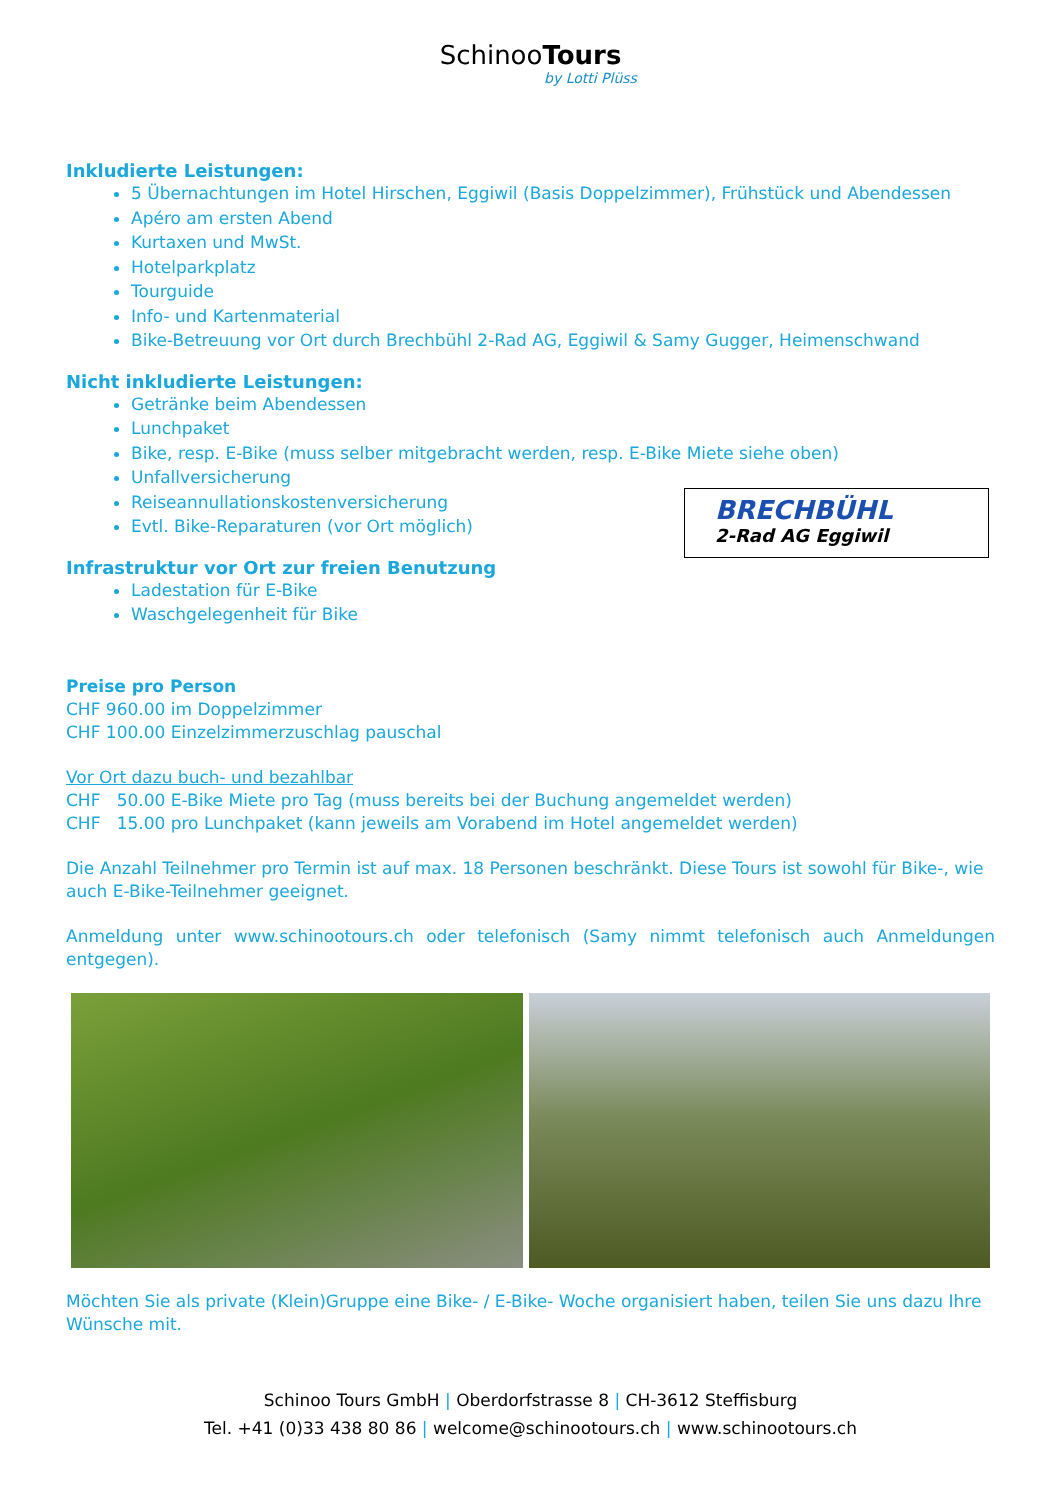SchinooTours
by Lotti Plüss
Inkludierte Leistungen:
5 Übernachtungen im Hotel Hirschen, Eggiwil (Basis Doppelzimmer), Frühstück und Abendessen
Apéro am ersten Abend
Kurtaxen und MwSt.
Hotelparkplatz
Tourguide
Info- und Kartenmaterial
Bike-Betreuung vor Ort durch Brechbühl 2-Rad AG, Eggiwil & Samy Gugger, Heimenschwand
Nicht inkludierte Leistungen:
Getränke beim Abendessen
Lunchpaket
Bike, resp. E-Bike (muss selber mitgebracht werden, resp. E-Bike Miete siehe oben)
Unfallversicherung
Reiseannullationskostenversicherung
Evtl. Bike-Reparaturen (vor Ort möglich)
Infrastruktur vor Ort zur freien Benutzung
Ladestation für E-Bike
Waschgelegenheit für Bike
Preise pro Person
CHF 960.00 im Doppelzimmer
CHF 100.00 Einzelzimmerzuschlag pauschal
Vor Ort dazu buch- und bezahlbar
CHF 50.00 E-Bike Miete pro Tag (muss bereits bei der Buchung angemeldet werden)
CHF 15.00 pro Lunchpaket (kann jeweils am Vorabend im Hotel angemeldet werden)
Die Anzahl Teilnehmer pro Termin ist auf max. 18 Personen beschränkt. Diese Tours ist sowohl für Bike-, wie auch E-Bike-Teilnehmer geeignet.
Anmeldung unter www.schinootours.ch oder telefonisch (Samy nimmt telefonisch auch Anmeldungen entgegen).
Möchten Sie als private (Klein)Gruppe eine Bike- / E-Bike- Woche organisiert haben, teilen Sie uns dazu Ihre Wünsche mit.
Schinoo Tours GmbH | Oberdorfstrasse 8 | CH-3612 Steffisburg
Tel. +41 (0)33 438 80 86 | welcome@schinootours.ch | www.schinootours.ch
BRECHBÜHL
2-Rad AG Eggiwil